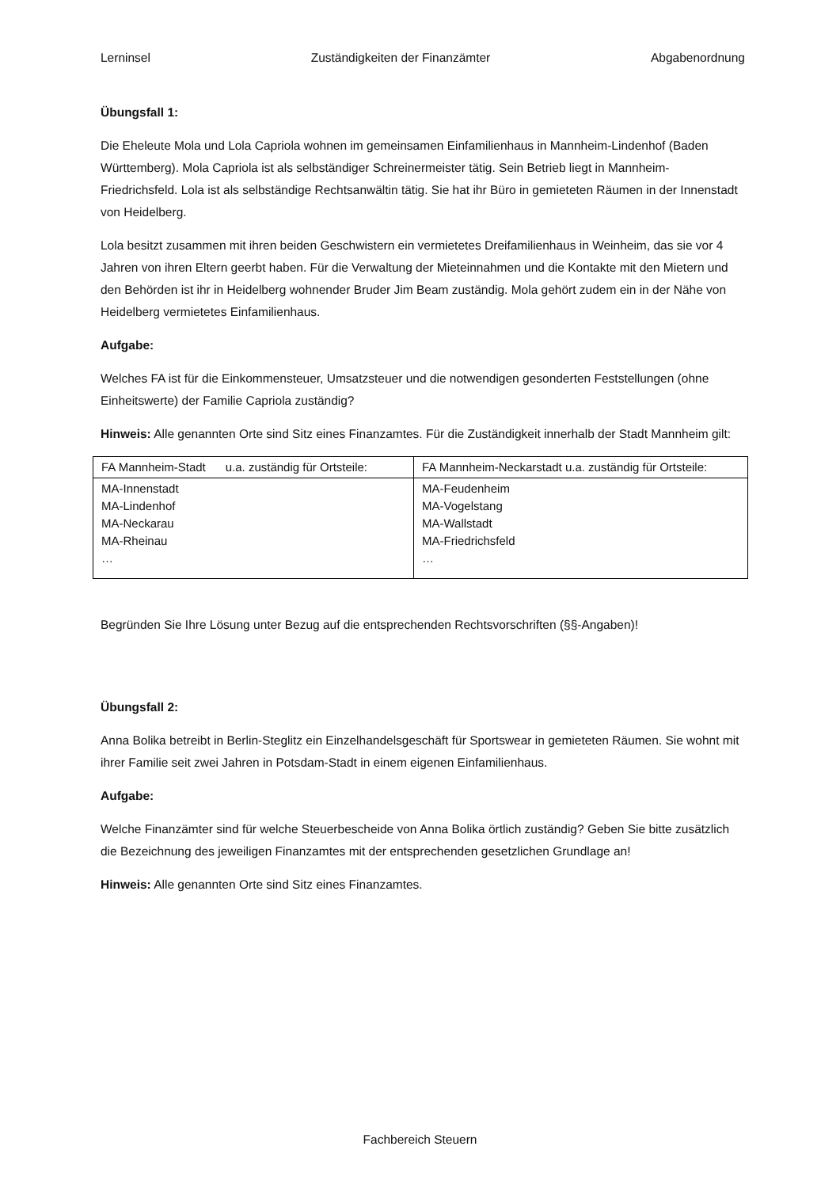Lerninsel Zuständigkeiten der Finanzämter Abgabenordnung
Übungsfall 1:
Die Eheleute Mola und Lola Capriola wohnen im gemeinsamen Einfamilienhaus in Mannheim-Lindenhof (Baden Württemberg). Mola Capriola ist als selbständiger Schreinermeister tätig. Sein Betrieb liegt in Mannheim-Friedrichsfeld. Lola ist als selbständige Rechtsanwältin tätig. Sie hat ihr Büro in gemieteten Räumen in der Innenstadt von Heidelberg.
Lola besitzt zusammen mit ihren beiden Geschwistern ein vermietetes Dreifamilienhaus in Weinheim, das sie vor 4 Jahren von ihren Eltern geerbt haben. Für die Verwaltung der Mieteinnahmen und die Kontakte mit den Mietern und den Behörden ist ihr in Heidelberg wohnender Bruder Jim Beam zuständig. Mola gehört zudem ein in der Nähe von Heidelberg vermietetes Einfamilienhaus.
Aufgabe:
Welches FA ist für die Einkommensteuer, Umsatzsteuer und die notwendigen gesonderten Feststellungen (ohne Einheitswerte) der Familie Capriola zuständig?
Hinweis: Alle genannten Orte sind Sitz eines Finanzamtes. Für die Zuständigkeit innerhalb der Stadt Mannheim gilt:
| FA Mannheim-Stadt u.a. zuständig für Ortsteile: | FA Mannheim-Neckarstadt u.a. zuständig für Ortsteile: |
| MA-Innenstadt MA-Lindenhof MA-Neckarau MA-Rheinau … | MA-Feudenheim MA-Vogelstang MA-Wallstadt MA-Friedrichsfeld … |
Begründen Sie Ihre Lösung unter Bezug auf die entsprechenden Rechtsvorschriften (§§-Angaben)!
Übungsfall 2:
Anna Bolika betreibt in Berlin-Steglitz ein Einzelhandelsgeschäft für Sportswear in gemieteten Räumen. Sie wohnt mit ihrer Familie seit zwei Jahren in Potsdam-Stadt in einem eigenen Einfamilienhaus.
Aufgabe:
Welche Finanzämter sind für welche Steuerbescheide von Anna Bolika örtlich zuständig? Geben Sie bitte zusätzlich die Bezeichnung des jeweiligen Finanzamtes mit der entsprechenden gesetzlichen Grundlage an!
Hinweis: Alle genannten Orte sind Sitz eines Finanzamtes.
Fachbereich Steuern